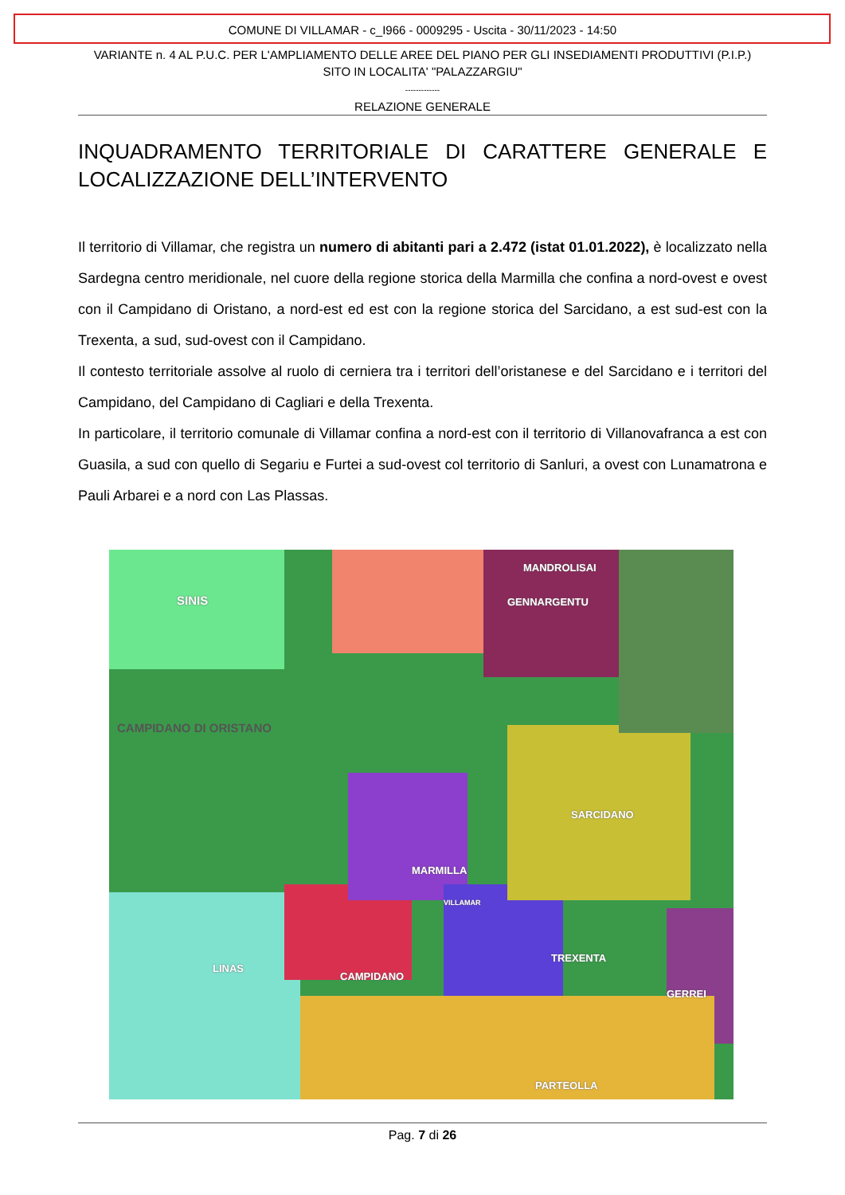COMUNE DI VILLAMAR - c_I966 - 0009295 - Uscita - 30/11/2023 - 14:50
VARIANTE n. 4 AL P.U.C. PER L'AMPLIAMENTO DELLE AREE DEL PIANO PER GLI INSEDIAMENTI PRODUTTIVI (P.I.P.)
SITO IN LOCALITA' "PALAZZARGIU"
-------------
RELAZIONE GENERALE
INQUADRAMENTO TERRITORIALE DI CARATTERE GENERALE E LOCALIZZAZIONE DELL’INTERVENTO
Il territorio di Villamar, che registra un numero di abitanti pari a 2.472 (istat 01.01.2022), è localizzato nella Sardegna centro meridionale, nel cuore della regione storica della Marmilla che confina a nord-ovest e ovest con il Campidano di Oristano, a nord-est ed est con la regione storica del Sarcidano, a est sud-est con la Trexenta, a sud, sud-ovest con il Campidano.
Il contesto territoriale assolve al ruolo di cerniera tra i territori dell’oristanese e del Sarcidano e i territori del Campidano, del Campidano di Cagliari e della Trexenta.
In particolare, il territorio comunale di Villamar confina a nord-est con il territorio di Villanovafranca a est con Guasila, a sud con quello di Segariu e Furtei a sud-ovest col territorio di Sanluri, a ovest con Lunamatrona e Pauli Arbarei e a nord con Las Plassas.
SINIS
CAMPIDANO DI ORISTANO
MANDROLISAI
GENNARGENTU
SARCIDANO
MARMILLA
LINAS
CAMPIDANO
TREXENTA
GERREI
PARTEOLLA
VILLAMAR
Pag. 7 di 26